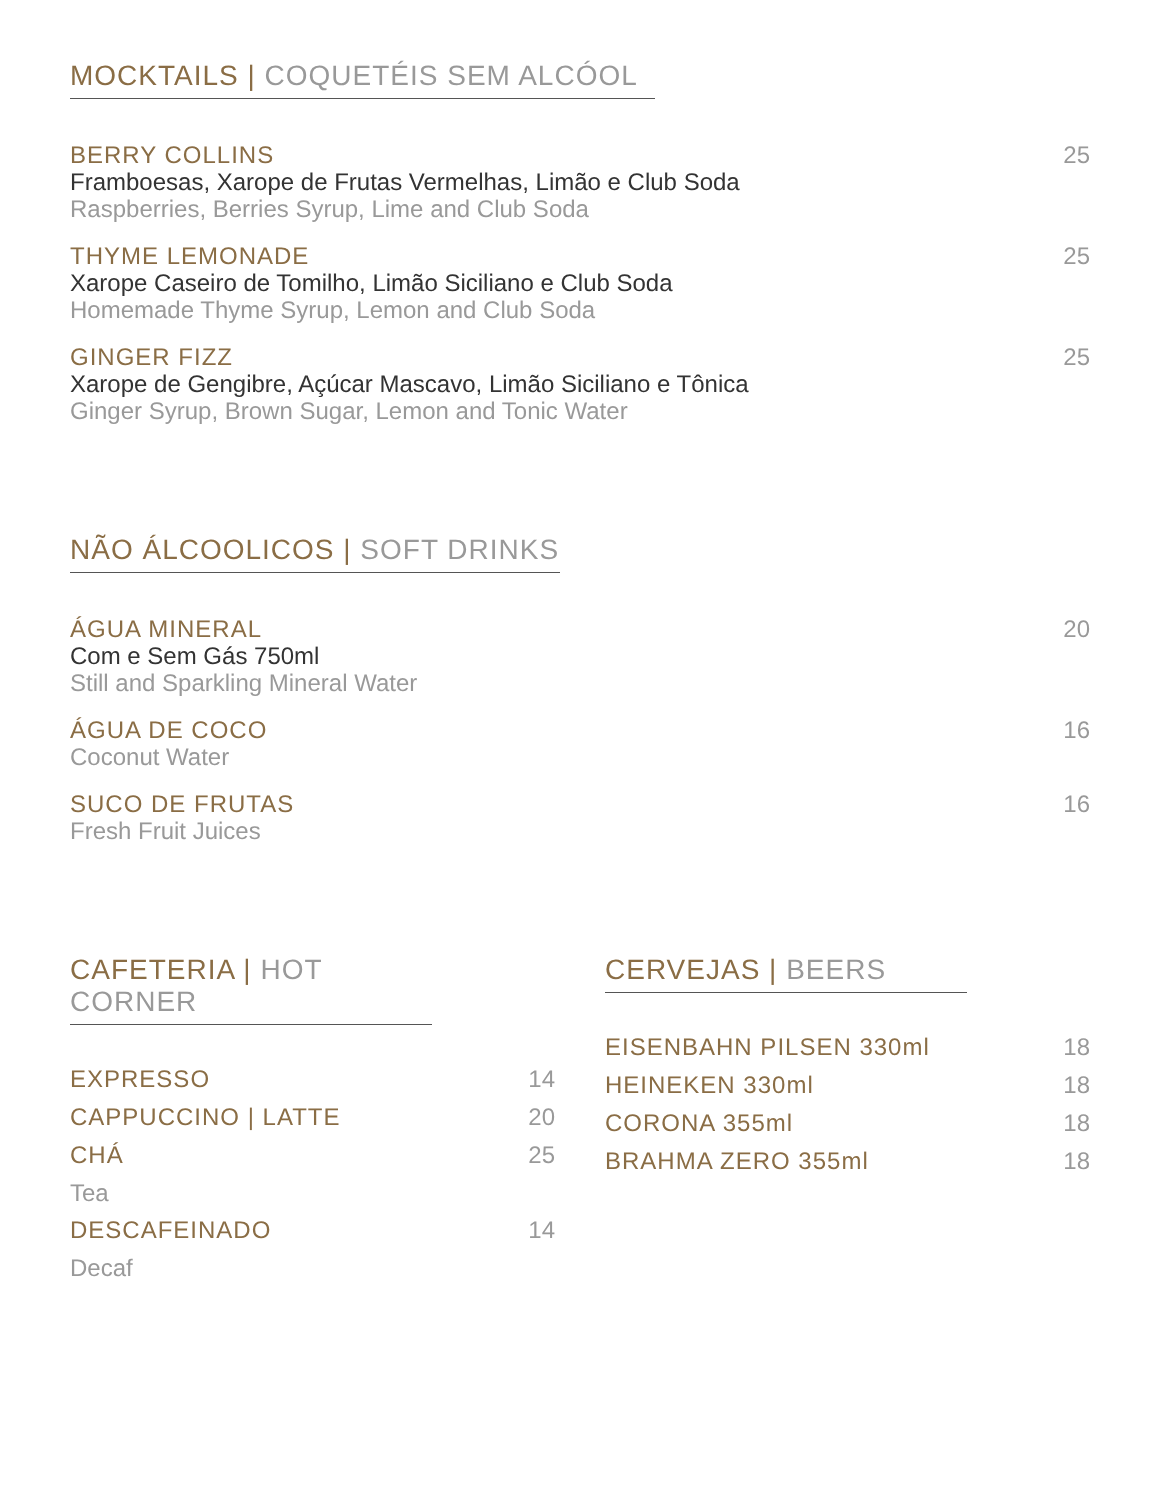MOCKTAILS | COQUETÉIS SEM ALCÓOL
BERRY COLLINS
Framboesas, Xarope de Frutas Vermelhas, Limão e Club Soda
Raspberries, Berries Syrup, Lime and Club Soda
25
THYME LEMONADE
Xarope Caseiro de Tomilho, Limão Siciliano e Club Soda
Homemade Thyme Syrup, Lemon and Club Soda
25
GINGER FIZZ
Xarope de Gengibre, Açúcar Mascavo, Limão Siciliano e Tônica
Ginger Syrup, Brown Sugar, Lemon and Tonic Water
25
NÃO ÁLCOOLICOS | SOFT DRINKS
ÁGUA MINERAL
Com e Sem Gás 750ml
Still and Sparkling Mineral Water
20
ÁGUA DE COCO
Coconut Water
16
SUCO DE FRUTAS
Fresh Fruit Juices
16
CAFETERIA | HOT CORNER
EXPRESSO
14
CAPPUCCINO | LATTE
20
CHÁ
25
Tea
DESCAFEINADO
14
Decaf
CERVEJAS | BEERS
EISENBAHN PILSEN 330ml
18
HEINEKEN 330ml
18
CORONA 355ml
18
BRAHMA ZERO 355ml
18